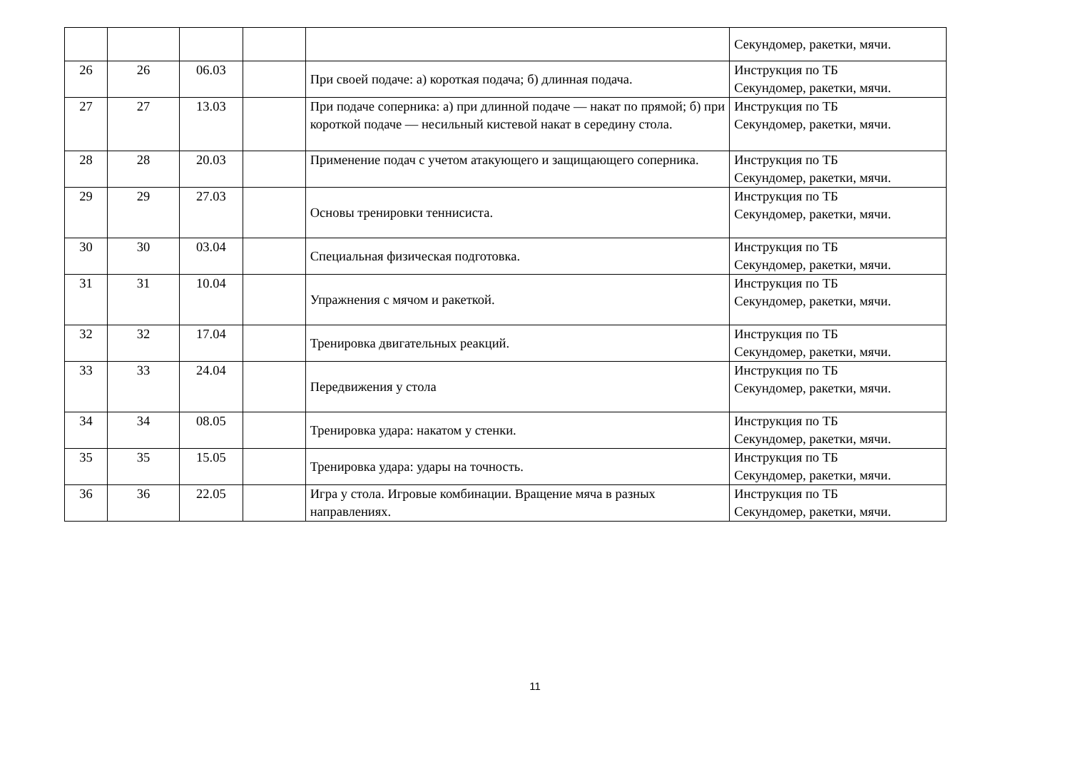| | | | | | Секундомер, ракетки, мячи. |
| 26 | 26 | 06.03 | | При своей подаче: а) короткая подача; б) длинная подача. | Инструкция по ТБ Секундомер, ракетки, мячи. |
| 27 | 27 | 13.03 | | При подаче соперника: а) при длинной подаче — накат по прямой; б) при короткой подаче — несильный кистевой накат в середину стола. | Инструкция по ТБ Секундомер, ракетки, мячи. |
| 28 | 28 | 20.03 | | Применение подач с учетом атакующего и защищающего соперника. | Инструкция по ТБ Секундомер, ракетки, мячи. |
| 29 | 29 | 27.03 | | Основы тренировки теннисиста. | Инструкция по ТБ Секундомер, ракетки, мячи. |
| 30 | 30 | 03.04 | | Специальная физическая подготовка. | Инструкция по ТБ Секундомер, ракетки, мячи. |
| 31 | 31 | 10.04 | | Упражнения с мячом и ракеткой. | Инструкция по ТБ Секундомер, ракетки, мячи. |
| 32 | 32 | 17.04 | | Тренировка двигательных реакций. | Инструкция по ТБ Секундомер, ракетки, мячи. |
| 33 | 33 | 24.04 | | Передвижения у стола | Инструкция по ТБ Секундомер, ракетки, мячи. |
| 34 | 34 | 08.05 | | Тренировка удара: накатом у стенки. | Инструкция по ТБ Секундомер, ракетки, мячи. |
| 35 | 35 | 15.05 | | Тренировка удара: удары на точность. | Инструкция по ТБ Секундомер, ракетки, мячи. |
| 36 | 36 | 22.05 | | Игра у стола. Игровые комбинации. Вращение мяча в разных направлениях. | Инструкция по ТБ Секундомер, ракетки, мячи. |
11